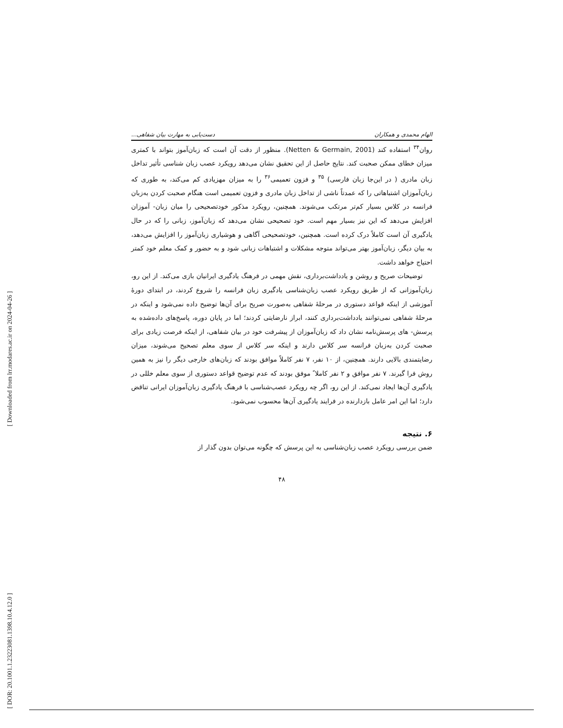[ Downloaded from lrr.modares.ac.ir on 2024-04-26 ]
[ DOR: 20.1001.1.23223081.1398.10.4.12.0 ]
الهام محمدی و همکاران دست‌یابی به مهارت بیان شفاهی...
روان<sup>۳۴</sup> استفاده کند (Netten & Germain, 2001). منظور از دقت آن است که زبان‌آموز بتواند با کمتری میزان خطای ممکن صحبت کند. نتایج حاصل از این تحقیق نشان می‌دهد رویکرد عصب زبان شناسی تأثیر تداخل زبان مادری ( در این‌جا زبان فارسی) <sup>۳۵</sup> و فزون تعمیمی<sup>۳۶</sup> را به میزان مهزیادی کم می‌کند، به طوری که زبان‌آموزان اشتباهاتی را که عمدتاً ناشی از تداخل زبان مادری و فزون تعمیمی است هنگام صحبت کردن به‌زبان فرانسه در کلاس بسیار کم‌تر مرتکب می‌شوند. همچنین، رویکرد مذکور خودتصحیحی را میان زبان- آموزان افزایش می‌دهد که این نیز بسیار مهم است. خود تصحیحی نشان می‌دهد که زبان‌آموز، زبانی را که در حال یادگیری آن است کاملاً درک کرده است. همچنین، خودتصحیحی آگاهی و هوشیاری زبان‌آموز را افزایش می‌دهد، به بیان دیگر، زبان‌آموز بهتر می‌تواند متوجه مشکلات و اشتباهات زبانی شود و به حضور و کمک معلم خود کمتر احتیاج خواهد داشت.
توضیحات صریح و روشن و یادداشت‌برداری، نقش مهمی در فرهنگ یادگیری ایرانیان بازی می‌کند. از این رو، زبان‌آموزانی که از طریق رویکرد عصب زبان‌شناسی یادگیری زبان فرانسه را شروع کردند، در ابتدای دورهٔ آموزشی از اینکه قواعد دستوری در مرحلهٔ شفاهی به‌صورت صریح برای آن‌ها توضیح داده نمی‌شود و اینکه در مرحلهٔ شفاهی نمی‌توانند یادداشت‌برداری کنند، ابراز نارضایتی کردند؛ اما در پایان دوره، پاسخ‌های داده‌شده به پرسش- های پرسش‌نامه نشان داد که زبان‌آموزان از پیشرفت خود در بیان شفاهی، از اینکه فرصت زیادی برای صحبت کردن به‌زبان فرانسه سر کلاس دارند و اینکه سر کلاس از سوی معلم تصحیح می‌شوند، میزان رضایتمندی بالایی دارند. همچنین، از ۱۰ نفر، ۷ نفر کاملاً موافق بودند که زبان‌های خارجی دیگر را نیز به همین روش فرا گیرند. ۷ نفر موافق و ۲ نفر کاملا ً موفق بودند که عدم توضیح قواعد دستوری از سوی معلم خللی در یادگیری آن‌ها ایجاد نمی‌کند. از این رو، اگر چه رویکرد عصب‌شناسی با فرهنگ یادگیری زبان‌آموزان ایرانی تناقض دارد؛ اما این امر عامل بازدارنده در فرایند یادگیری آن‌ها محسوب نمی‌شود.
۶. نتیجه
ضمن بررسی رویکرد عصب زبان‌شناسی به این پرسش که چگونه می‌توان بدون گذار از
۴۸